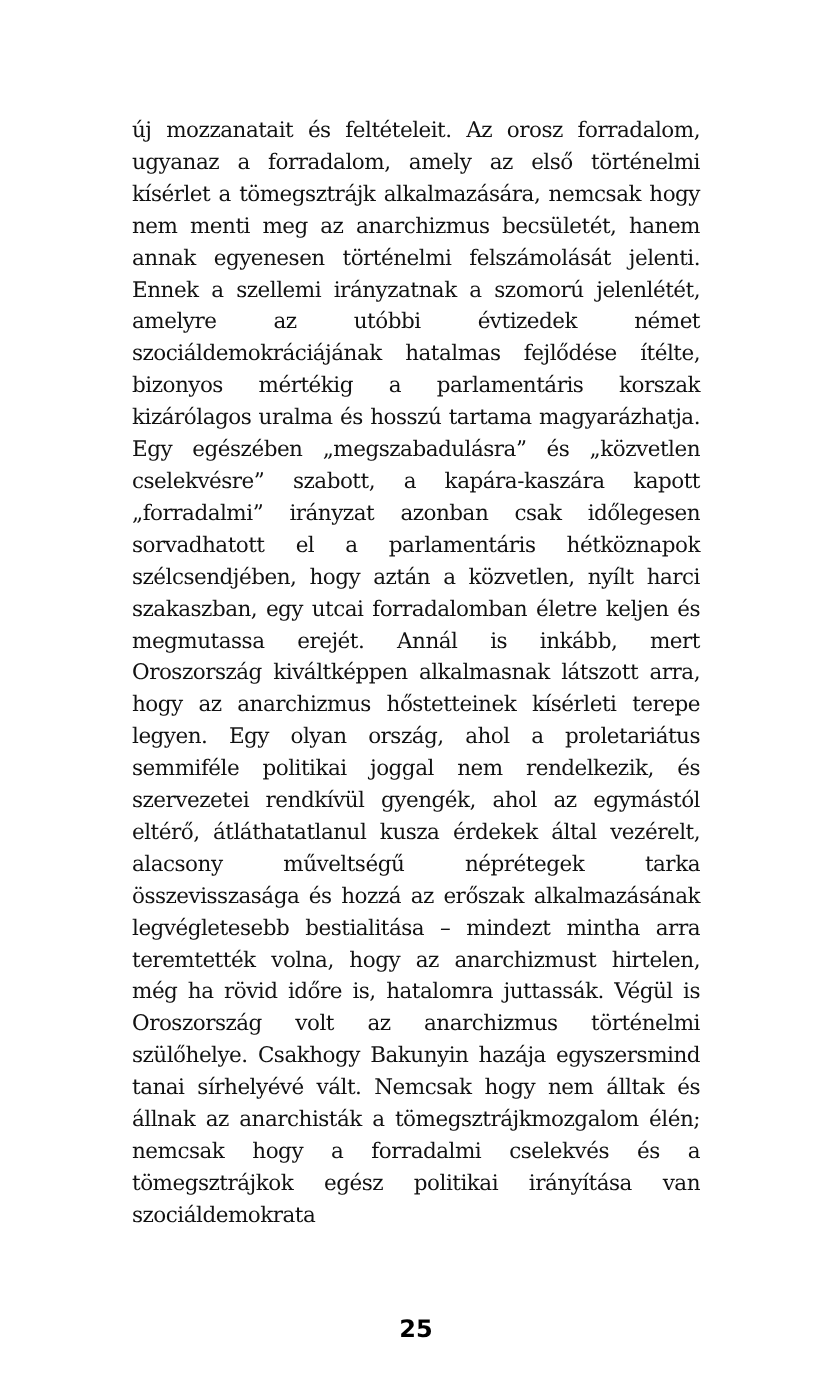új mozzanatait és feltételeit. Az orosz forradalom, ugyanaz a forradalom, amely az első történelmi kísérlet a tömegsztrájk alkalmazására, nemcsak hogy nem menti meg az anarchizmus becsületét, hanem annak egyenesen történelmi felszámolását jelenti. Ennek a szellemi irányzatnak a szomorú jelenlétét, amelyre az utóbbi évtizedek német szociáldemokráciájának hatalmas fejlődése ítélte, bizonyos mértékig a parlamentáris korszak kizárólagos uralma és hosszú tartama magyarázhatja. Egy egészében „megszabadulásra” és „közvetlen cselekvésre” szabott, a kapára-kaszára kapott „forradalmi” irányzat azonban csak időlegesen sorvadhatott el a parlamentáris hétköznapok szélcsendjében, hogy aztán a közvetlen, nyílt harci szakaszban, egy utcai forradalomban életre keljen és megmutassa erejét. Annál is inkább, mert Oroszország kiváltképpen alkalmasnak látszott arra, hogy az anarchizmus hőstetteinek kísérleti terepe legyen. Egy olyan ország, ahol a proletariátus semmiféle politikai joggal nem rendelkezik, és szervezetei rendkívül gyengék, ahol az egymástól eltérő, átláthatatlanul kusza érdekek által vezérelt, alacsony műveltségű néprétegek tarka összevisszasága és hozzá az erőszak alkalmazásának legvégletesebb bestialitása – mindezt mintha arra teremtették volna, hogy az anarchizmust hirtelen, még ha rövid időre is, hatalomra juttassák. Végül is Oroszország volt az anarchizmus történelmi szülőhelye. Csakhogy Bakunyin hazája egyszersmind tanai sírhelyévé vált. Nemcsak hogy nem álltak és állnak az anarchisták a tömegsztrájkmozgalom élén; nemcsak hogy a forradalmi cselekvés és a tömegsztrájkok egész politikai irányítása van szociáldemokrata
25